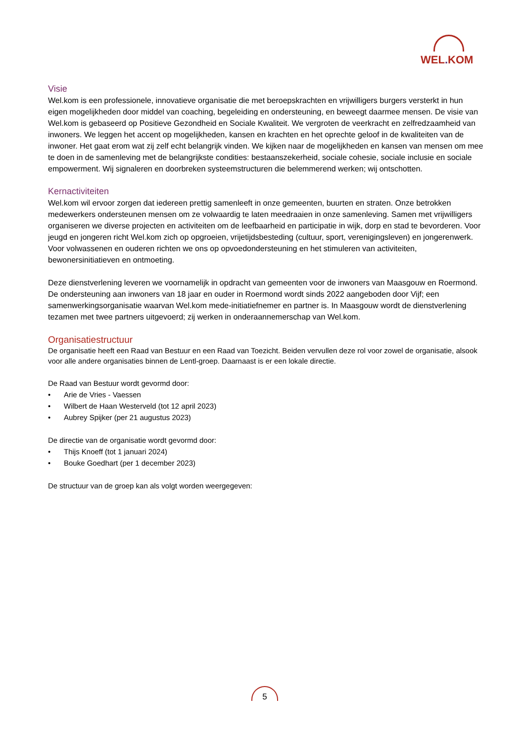WEL. KOM
Visie
Wel.kom is een professionele, innovatieve organisatie die met beroepskrachten en vrijwilligers burgers versterkt in hun eigen mogelijkheden door middel van coaching, begeleiding en ondersteuning, en beweegt daarmee mensen. De visie van Wel.kom is gebaseerd op Positieve Gezondheid en Sociale Kwaliteit. We vergroten de veerkracht en zelfredzaamheid van inwoners. We leggen het accent op mogelijkheden, kansen en krachten en het oprechte geloof in de kwaliteiten van de inwoner. Het gaat erom wat zij zelf echt belangrijk vinden. We kijken naar de mogelijkheden en kansen van mensen om mee te doen in de samenleving met de belangrijkste condities: bestaanszekerheid, sociale cohesie, sociale inclusie en sociale empowerment. Wij signaleren en doorbreken systeemstructuren die belemmerend werken; wij ontschotten.
Kernactiviteiten
Wel.kom wil ervoor zorgen dat iedereen prettig samenleeft in onze gemeenten, buurten en straten. Onze betrokken medewerkers ondersteunen mensen om ze volwaardig te laten meedraaien in onze samenleving. Samen met vrijwilligers organiseren we diverse projecten en activiteiten om de leefbaarheid en participatie in wijk, dorp en stad te bevorderen. Voor jeugd en jongeren richt Wel.kom zich op opgroeien, vrijetijdsbesteding (cultuur, sport, verenigingsleven) en jongerenwerk. Voor volwassenen en ouderen richten we ons op opvoedondersteuning en het stimuleren van activiteiten, bewonersinitiatieven en ontmoeting.
Deze dienstverlening leveren we voornamelijk in opdracht van gemeenten voor de inwoners van Maasgouw en Roermond. De ondersteuning aan inwoners van 18 jaar en ouder in Roermond wordt sinds 2022 aangeboden door Vijf; een samenwerkingsorganisatie waarvan Wel.kom mede-initiatiefnemer en partner is. In Maasgouw wordt de dienstverlening tezamen met twee partners uitgevoerd; zij werken in onderaannemerschap van Wel.kom.
Organisatiestructuur
De organisatie heeft een Raad van Bestuur en een Raad van Toezicht. Beiden vervullen deze rol voor zowel de organisatie, alsook voor alle andere organisaties binnen de Lentl-groep. Daarnaast is er een lokale directie.
De Raad van Bestuur wordt gevormd door:
• Arie de Vries - Vaessen
• Wilbert de Haan Westerveld (tot 12 april 2023)
• Aubrey Spijker (per 21 augustus 2023)
De directie van de organisatie wordt gevormd door:
• Thijs Knoeff (tot 1 januari 2024)
• Bouke Goedhart (per 1 december 2023)
De structuur van de groep kan als volgt worden weergegeven:
5